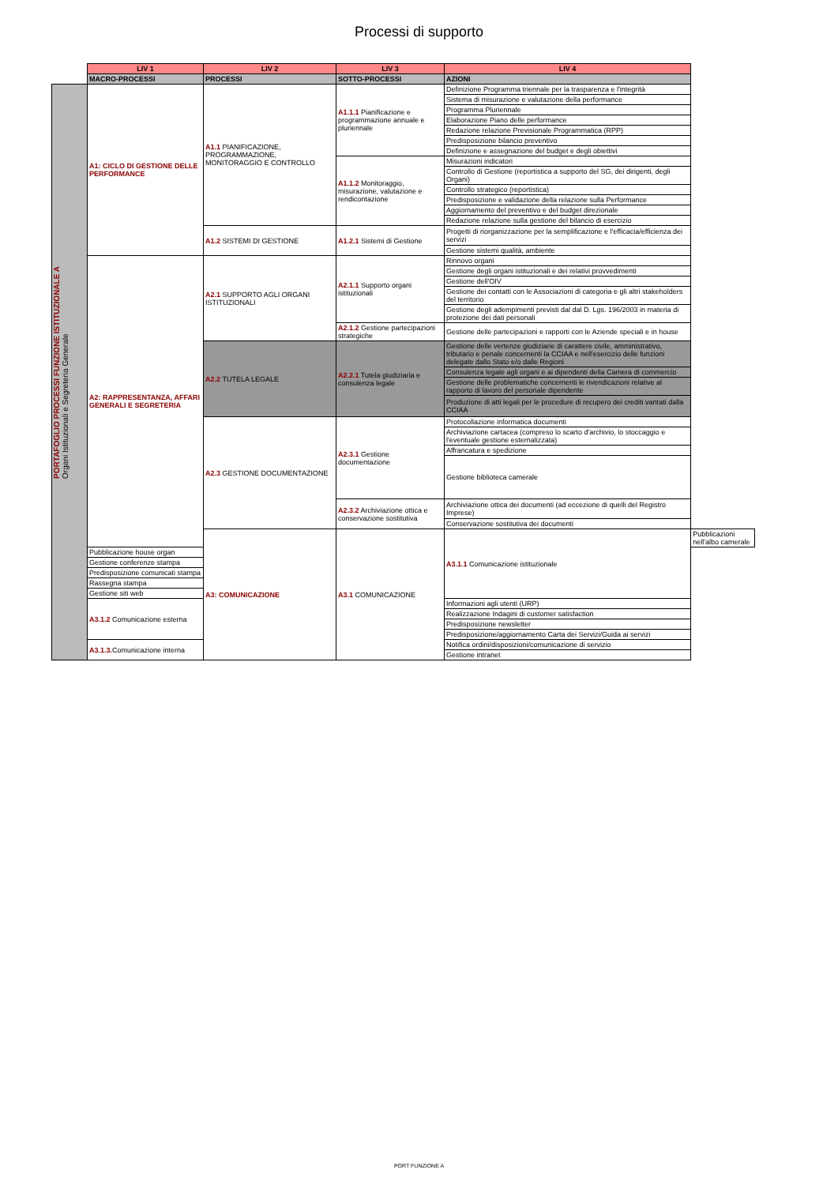Processi di supporto
| | LIV 1 | LIV 2 | LIV 3 | LIV 4 | |
| --- | --- | --- | --- | --- | --- |
| | MACRO-PROCESSI | PROCESSI | SOTTO-PROCESSI | AZIONI | |
| PORTAFOGLIO PROCESSI FUNZIONE ISTITUZIONALE A Organi Istituzionali e Segreteria Generale | A1: CICLO DI GESTIONE DELLE PERFORMANCE | A1.1 PIANIFICAZIONE, PROGRAMMAZIONE, MONITORAGGIO E CONTROLLO | A1.1.1 Pianificazione e programmazione annuale e pluriennale | Definizione Programma triennale per la trasparenza e l'integrità | |
| | | | | Sistema di misurazione e valutazione della performance | |
| | | | | Programma Pluriennale | |
| | | | | Elaborazione Piano delle performance | |
| | | | | Redazione relazione Previsionale Programmatica (RPP) | |
| | | | | Predisposizione bilancio preventivo | |
| | | | | Definizione e assegnazione del budget e degli obiettivi | |
| | | | A1.1.2 Monitoraggio, misurazione, valutazione e rendicontazione | Misurazioni indicatori | |
| | | | | Controllo di Gestione (reportistica a supporto del SG, dei dirigenti, degli Organi) | |
| | | | | Controllo strategico (reportistica) | |
| | | | | Predisposizione e validazione della relazione sulla Performance | |
| | | | | Aggiornamento del preventivo e del budget direzionale | |
| | | | | Redazione relazione sulla gestione del bilancio di esercizio | |
| | | A1.2 SISTEMI DI GESTIONE | A1.2.1 Sistemi di Gestione | Progetti di riorganizzazione per la semplificazione e l'efficacia/efficienza dei servizi | |
| | | | | Gestione sistemi qualità, ambiente | |
| | A2: RAPPRESENTANZA, AFFARI GENERALI E SEGRETERIA | A2.1 SUPPORTO AGLI ORGANI ISTITUZIONALI | A2.1.1 Supporto organi istituzionali | Rinnovo organi | |
| | | | | Gestione degli organi istituzionali e dei relativi provvedimenti | |
| | | | | Gestione dell'OIV | |
| | | | | Gestione dei contatti con le Associazioni di categoria e gli altri stakeholders del territorio | |
| | | | | Gestione degli adempimenti previsti dal dal D. Lgs. 196/2003 in materia di protezione dei dati personali | |
| | | | A2.1.2 Gestione partecipazioni strategiche | Gestione delle partecipazioni e rapporti con le Aziende speciali e in house | |
| | | A2.2 TUTELA LEGALE | A2.2.1 Tutela giudiziaria e consulenza legale | Gestione delle vertenze giudiziarie di carattere civile, amministrativo, tributario e penale concernenti la CCIAA e nell'esercizio delle funzioni delegate dallo Stato e/o dalle Regioni | |
| | | | | Consulenza legale agli organi e ai dipendenti della Camera di commercio | |
| | | | | Gestione delle problematiche concernenti le rivendicazioni relative al rapporto di lavoro del personale dipendente | |
| | | | | Produzione di atti legali per le procedure di recupero dei crediti vantati dalla CCIAA | |
| | | A2.3 GESTIONE DOCUMENTAZIONE | A2.3.1 Gestione documentazione | Protocollazione informatica documenti | |
| | | | | Archiviazione cartacea (compreso lo scarto d'archivio, lo stoccaggio e l'eventuale gestione esternalizzata) | |
| | | | | Affrancatura e spedizione | |
| | | | | Gestione biblioteca camerale | |
| | | | A2.3.2 Archiviazione ottica e conservazione sostitutiva | Archiviazione ottica dei documenti (ad eccezione di quelli del Registro Imprese) | |
| | | | | Conservazione sostitutiva dei documenti | |
| | | A3: COMUNICAZIONE | A3.1 COMUNICAZIONE | A3.1.1 Comunicazione istituzionale | Pubblicazioni nell'albo camerale |
| | Pubblicazione house organ | | | | |
| | Gestione conferenze stampa | | | | |
| | Predisposizione comunicati stampa | | | | |
| | Rassegna stampa | | | | |
| | Gestione siti web | | | | |
| | A3.1.2 Comunicazione esterna | | | Informazioni agli utenti (URP) | |
| | | | | Realizzazione Indagini di customer satisfaction | |
| | | | | Predisposizione newsletter | |
| | | | | Predisposizione/aggiornamento Carta dei Servizi/Guida ai servizi | |
| | A3.1.3. Comunicazione interna | | | Notifica ordini/disposizioni/comunicazione di servizio | |
| | | | | Gestione intranet | |
PORT FUNZIONE A